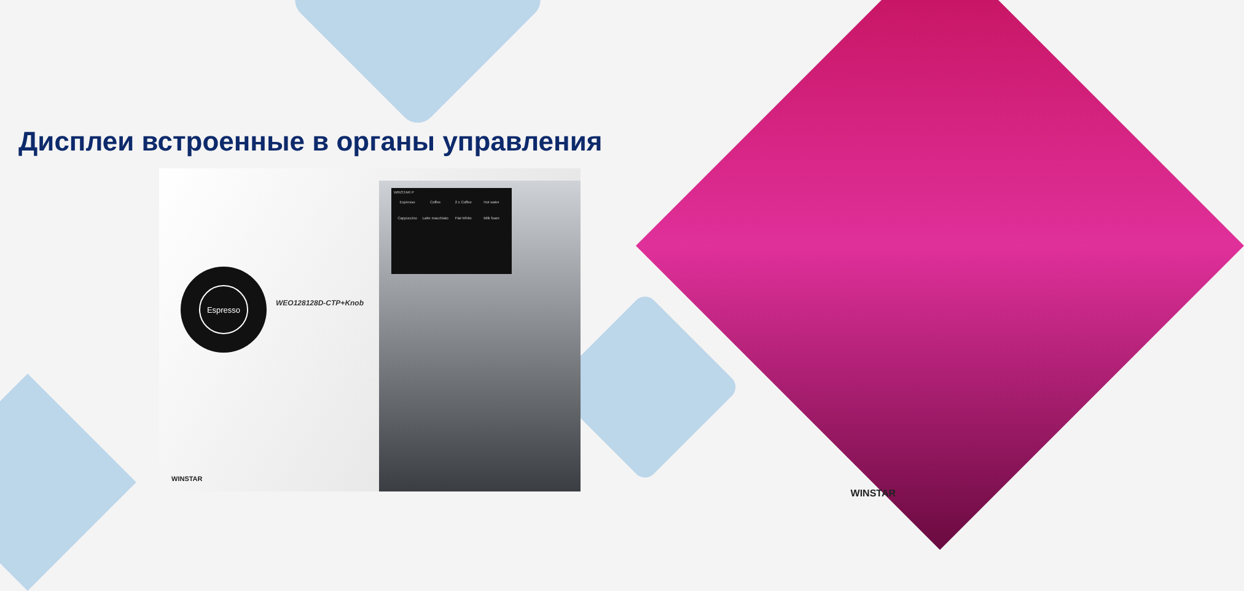Дисплеи встроенные в органы управления
Espresso
WEO128128D-CTP+Knob
WINSTAR P
Espresso Coffee 2 x Coffee Hot water Cappuccino
Latte macchiato
Flat White Milk foam
WINSTAR
WINSTAR